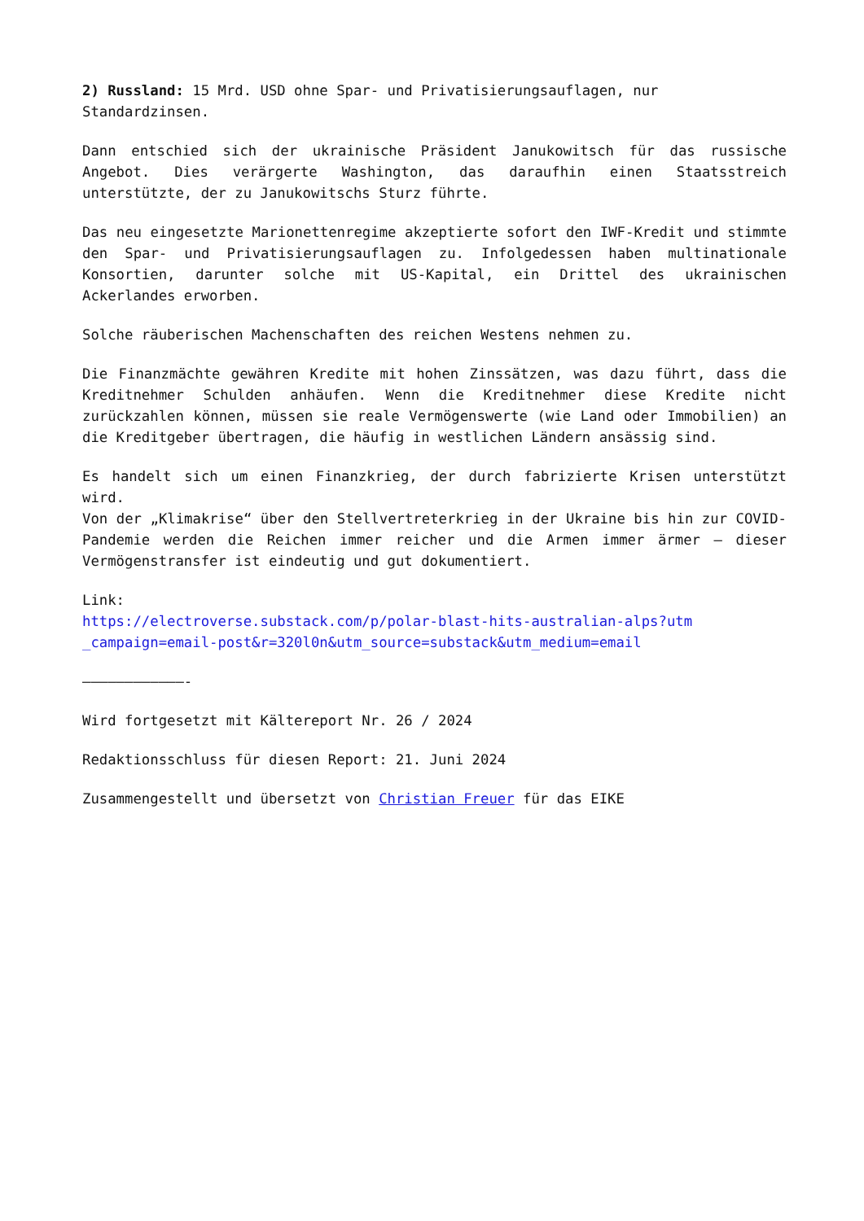2) Russland: 15 Mrd. USD ohne Spar- und Privatisierungsauflagen, nur Standardzinsen.
Dann entschied sich der ukrainische Präsident Janukowitsch für das russische Angebot. Dies verärgerte Washington, das daraufhin einen Staatsstreich unterstützte, der zu Janukowitschs Sturz führte.
Das neu eingesetzte Marionettenregime akzeptierte sofort den IWF-Kredit und stimmte den Spar- und Privatisierungsauflagen zu. Infolgedessen haben multinationale Konsortien, darunter solche mit US-Kapital, ein Drittel des ukrainischen Ackerlandes erworben.
Solche räuberischen Machenschaften des reichen Westens nehmen zu.
Die Finanzmächte gewähren Kredite mit hohen Zinssätzen, was dazu führt, dass die Kreditnehmer Schulden anhäufen. Wenn die Kreditnehmer diese Kredite nicht zurückzahlen können, müssen sie reale Vermögenswerte (wie Land oder Immobilien) an die Kreditgeber übertragen, die häufig in westlichen Ländern ansässig sind.
Es handelt sich um einen Finanzkrieg, der durch fabrizierte Krisen unterstützt wird.
Von der „Klimakrise“ über den Stellvertreterkrieg in der Ukraine bis hin zur COVID-Pandemie werden die Reichen immer reicher und die Armen immer ärmer – dieser Vermögenstransfer ist eindeutig und gut dokumentiert.
Link:
https://electroverse.substack.com/p/polar-blast-hits-australian-alps?utm
_campaign=email-post&r=320l0n&utm_source=substack&utm_medium=email
————————————-
Wird fortgesetzt mit Kältereport Nr. 26 / 2024
Redaktionsschluss für diesen Report: 21. Juni 2024
Zusammengestellt und übersetzt von Christian Freuer für das EIKE